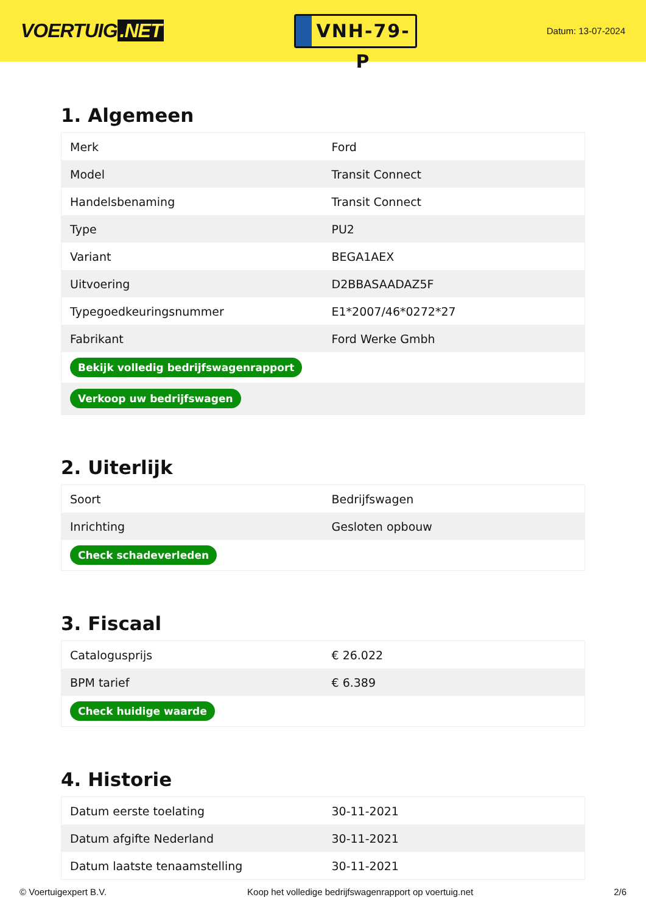VOERTUIG.NET
VNH-79-P
Datum: 13-07-2024
1. Algemeen
| Merk | Ford |
| Model | Transit Connect |
| Handelsbenaming | Transit Connect |
| Type | PU2 |
| Variant | BEGA1AEX |
| Uitvoering | D2BBASAADAZ5F |
| Typegoedkeuringsnummer | E1*2007/46*0272*27 |
| Fabrikant | Ford Werke Gmbh |
| Bekijk volledig bedrijfswagenrapport | |
| Verkoop uw bedrijfswagen | |
2. Uiterlijk
| Soort | Bedrijfswagen |
| Inrichting | Gesloten opbouw |
| Check schadeverleden | |
3. Fiscaal
| Catalogusprijs | € 26.022 |
| BPM tarief | € 6.389 |
| Check huidige waarde | |
4. Historie
| Datum eerste toelating | 30-11-2021 |
| Datum afgifte Nederland | 30-11-2021 |
| Datum laatste tenaamstelling | 30-11-2021 |
© Voertuigexpert B.V. Koop het volledige bedrijfswagenrapport op voertuig.net 2/6